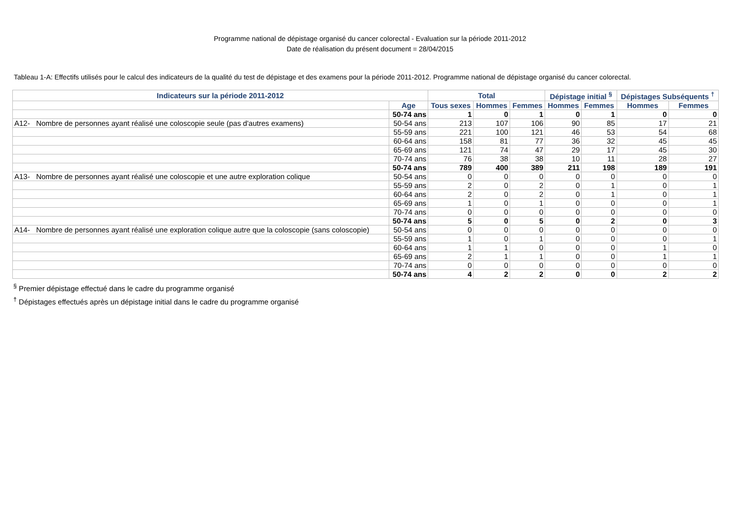Programme national de dépistage organisé du cancer colorectal - Evaluation sur la période 2011-2012
Date de réalisation du présent document = 28/04/2015
Tableau 1-A: Effectifs utilisés pour le calcul des indicateurs de la qualité du test de dépistage et des examens pour la période 2011-2012. Programme national de dépistage organisé du cancer colorectal.
| Indicateurs sur la période 2011-2012 | | Total | | | Dépistage initial <sup>§</sup> | | Dépistages Subséquents <sup>†</sup> | |
| --- | --- | --- | --- | --- | --- | --- | --- | --- |
| | Age | Tous sexes | Hommes | Femmes | Hommes | Femmes | Hommes | Femmes |
| | 50-74 ans | 1 | 0 | 1 | 0 | 1 | 0 | 0 |
| A12- Nombre de personnes ayant réalisé une coloscopie seule (pas d'autres examens) | 50-54 ans | 213 | 107 | 106 | 90 | 85 | 17 | 21 |
| | 55-59 ans | 221 | 100 | 121 | 46 | 53 | 54 | 68 |
| | 60-64 ans | 158 | 81 | 77 | 36 | 32 | 45 | 45 |
| | 65-69 ans | 121 | 74 | 47 | 29 | 17 | 45 | 30 |
| | 70-74 ans | 76 | 38 | 38 | 10 | 11 | 28 | 27 |
| | 50-74 ans | 789 | 400 | 389 | 211 | 198 | 189 | 191 |
| A13- Nombre de personnes ayant réalisé une coloscopie et une autre exploration colique | 50-54 ans | 0 | 0 | 0 | 0 | 0 | 0 | 0 |
| | 55-59 ans | 2 | 0 | 2 | 0 | 1 | 0 | 1 |
| | 60-64 ans | 2 | 0 | 2 | 0 | 1 | 0 | 1 |
| | 65-69 ans | 1 | 0 | 1 | 0 | 0 | 0 | 1 |
| | 70-74 ans | 0 | 0 | 0 | 0 | 0 | 0 | 0 |
| | 50-74 ans | 5 | 0 | 5 | 0 | 2 | 0 | 3 |
| A14- Nombre de personnes ayant réalisé une exploration colique autre que la coloscopie (sans coloscopie) | 50-54 ans | 0 | 0 | 0 | 0 | 0 | 0 | 0 |
| | 55-59 ans | 1 | 0 | 1 | 0 | 0 | 0 | 1 |
| | 60-64 ans | 1 | 1 | 0 | 0 | 0 | 1 | 0 |
| | 65-69 ans | 2 | 1 | 1 | 0 | 0 | 1 | 1 |
| | 70-74 ans | 0 | 0 | 0 | 0 | 0 | 0 | 0 |
| | 50-74 ans | 4 | 2 | 2 | 0 | 0 | 2 | 2 |
<sup>§</sup> Premier dépistage effectué dans le cadre du programme organisé
<sup>†</sup> Dépistages effectués après un dépistage initial dans le cadre du programme organisé